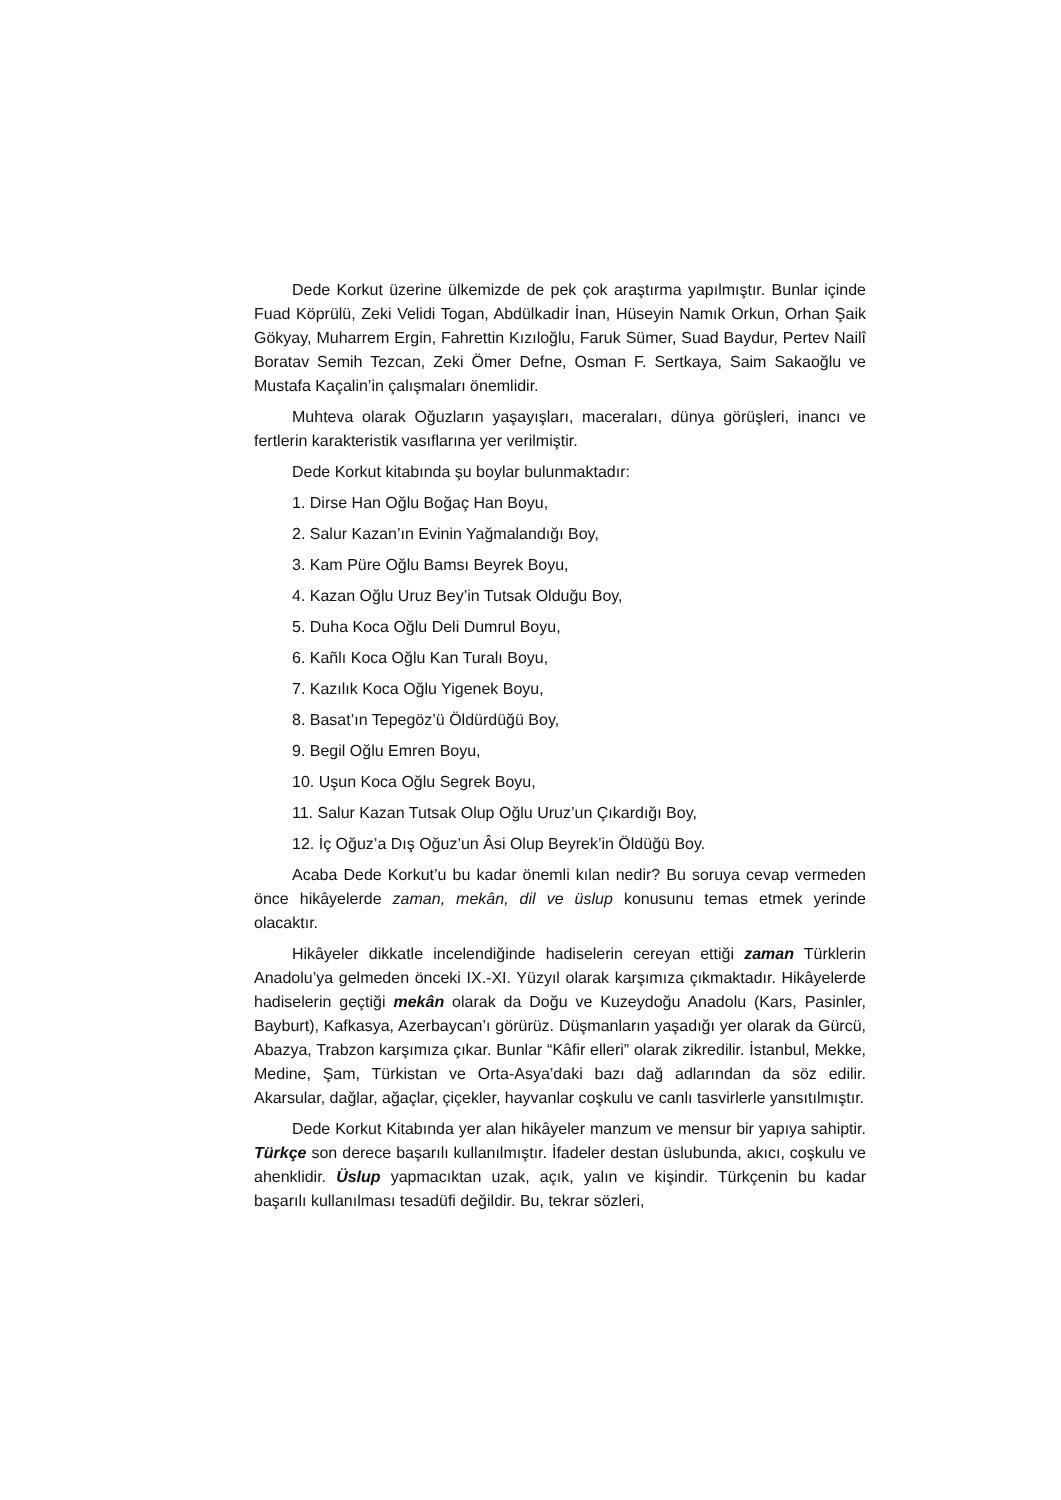Dede Korkut üzerine ülkemizde de pek çok araştırma yapılmıştır. Bunlar içinde Fuad Köprülü, Zeki Velidi Togan, Abdülkadir İnan, Hüseyin Namık Orkun, Orhan Şaik Gökyay, Muharrem Ergin, Fahrettin Kızıloğlu, Faruk Sümer, Suad Baydur, Pertev Nailî Boratav Semih Tezcan, Zeki Ömer Defne, Osman F. Sertkaya, Saim Sakaoğlu ve Mustafa Kaçalin’in çalışmaları önemlidir.
Muhteva olarak Oğuzların yaşayışları, maceraları, dünya görüşleri, inancı ve fertlerin karakteristik vasıflarına yer verilmiştir.
Dede Korkut kitabında şu boylar bulunmaktadır:
1. Dirse Han Oğlu Boğaç Han Boyu,
2. Salur Kazan’ın Evinin Yağmalandığı Boy,
3. Kam Püre Oğlu Bamsı Beyrek Boyu,
4. Kazan Oğlu Uruz Bey’in Tutsak Olduğu Boy,
5. Duha Koca Oğlu Deli Dumrul Boyu,
6. Kañlı Koca Oğlu Kan Turalı Boyu,
7. Kazılık Koca Oğlu Yigenek Boyu,
8. Basat’ın Tepegöz’ü Öldürdüğü Boy,
9. Begil Oğlu Emren Boyu,
10. Uşun Koca Oğlu Segrek Boyu,
11. Salur Kazan Tutsak Olup Oğlu Uruz’un Çıkardığı Boy,
12. İç Oğuz’a Dış Oğuz’un Âsi Olup Beyrek’in Öldüğü Boy.
Acaba Dede Korkut’u bu kadar önemli kılan nedir? Bu soruya cevap vermeden önce hikâyelerde zaman, mekân, dil ve üslup konusunu temas etmek yerinde olacaktır.
Hikâyeler dikkatle incelendiğinde hadiselerin cereyan ettiği zaman Türklerin Anadolu’ya gelmeden önceki IX.-XI. Yüzyıl olarak karşımıza çıkmaktadır. Hikâyelerde hadiselerin geçtiği mekân olarak da Doğu ve Kuzeydoğu Anadolu (Kars, Pasinler, Bayburt), Kafkasya, Azerbaycan’ı görürüz. Düşmanların yaşadığı yer olarak da Gürcü, Abazya, Trabzon karşımıza çıkar. Bunlar “Kâfir elleri” olarak zikredilir. İstanbul, Mekke, Medine, Şam, Türkistan ve Orta-Asya’daki bazı dağ adlarından da söz edilir. Akarsular, dağlar, ağaçlar, çiçekler, hayvanlar coşkulu ve canlı tasvirlerle yansıtılmıştır.
Dede Korkut Kitabında yer alan hikâyeler manzum ve mensur bir yapıya sahiptir. Türkçe son derece başarılı kullanılmıştır. İfadeler destan üslubunda, akıcı, coşkulu ve ahenklidir. Üslup yapmacıktan uzak, açık, yalın ve kişindir. Türkçenin bu kadar başarılı kullanılması tesadüfi değildir. Bu, tekrar sözleri,